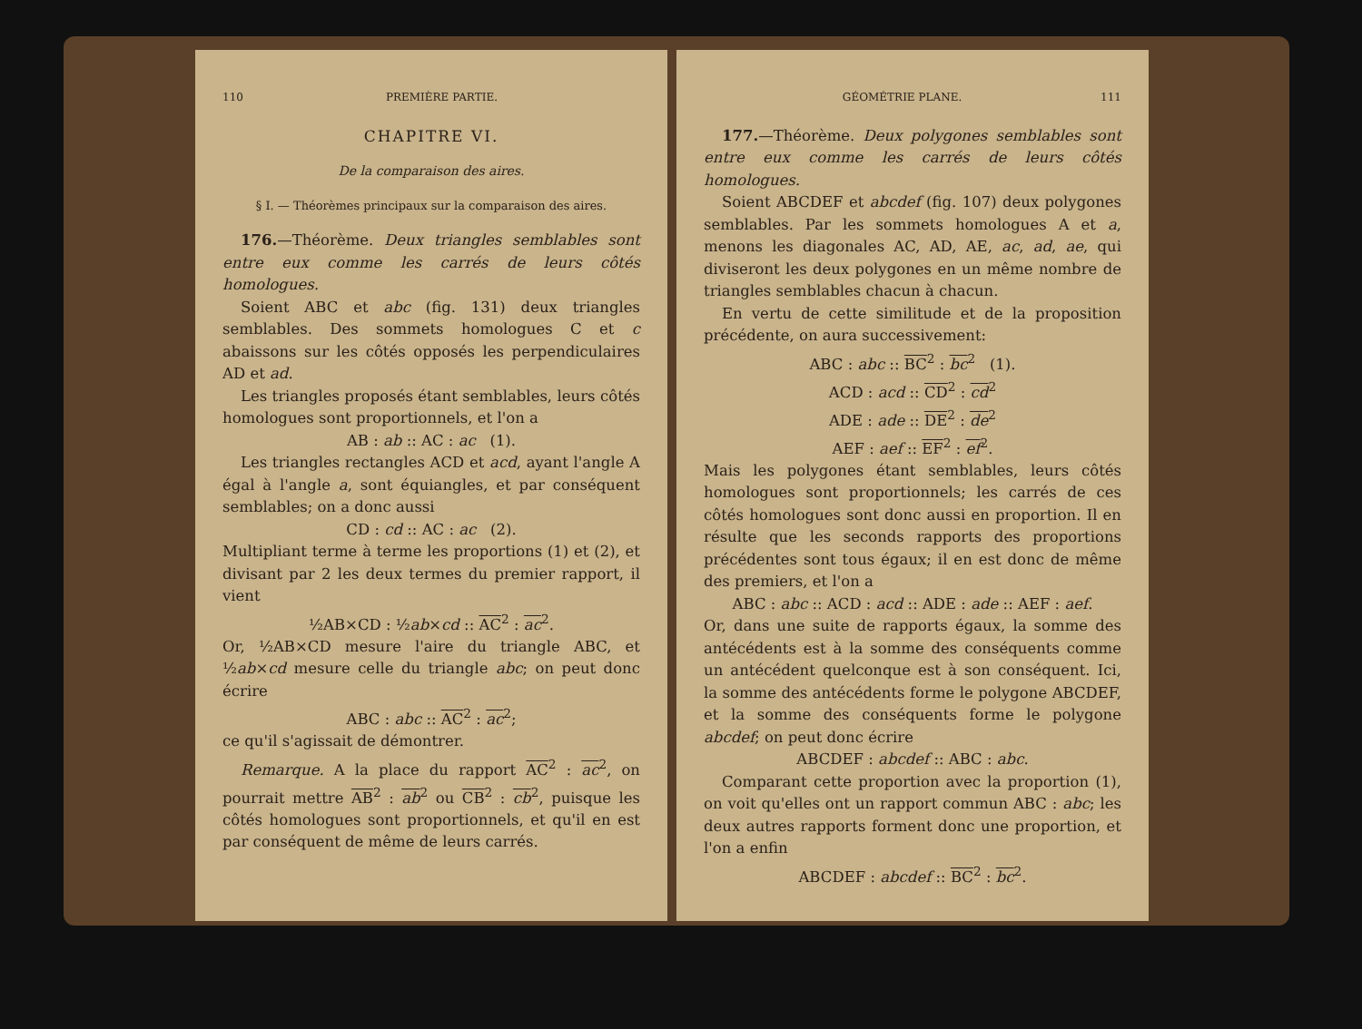110 PREMIÈRE PARTIE.
CHAPITRE VI.
De la comparaison des aires.
§ I. — Théorèmes principaux sur la comparaison des aires.
176.—Théorème. Deux triangles semblables sont entre eux comme les carrés de leurs côtés homologues.
Soient ABC et abc (fig. 131) deux triangles semblables. Des sommets homologues C et c abaissons sur les côtés opposés les perpendiculaires AD et ad.
Les triangles proposés étant semblables, leurs côtés homologues sont proportionnels, et l'on a
AB : ab :: AC : ac (1).
Les triangles rectangles ACD et acd, ayant l'angle A égal à l'angle a, sont équiangles, et par conséquent semblables; on a donc aussi
CD : cd :: AC : ac (2).
Multipliant terme à terme les proportions (1) et (2), et divisant par 2 les deux termes du premier rapport, il vient
½AB×CD : ½ab×cd :: AC<sup>2</sup> : ac<sup>2</sup>.
Or, ½AB×CD mesure l'aire du triangle ABC, et ½ab×cd mesure celle du triangle abc; on peut donc écrire
ABC : abc :: AC<sup>2</sup> : ac<sup>2</sup>;
ce qu'il s'agissait de démontrer.
Remarque. A la place du rapport AC<sup>2</sup> : ac<sup>2</sup>, on pourrait mettre AB<sup>2</sup> : ab<sup>2</sup> ou CB<sup>2</sup> : cb<sup>2</sup>, puisque les côtés homologues sont proportionnels, et qu'il en est par conséquent de même de leurs carrés.
GÉOMÉTRIE PLANE. 111
177.—Théorème. Deux polygones semblables sont entre eux comme les carrés de leurs côtés homologues.
Soient ABCDEF et abcdef (fig. 107) deux polygones semblables. Par les sommets homologues A et a, menons les diagonales AC, AD, AE, ac, ad, ae, qui diviseront les deux polygones en un même nombre de triangles semblables chacun à chacun.
En vertu de cette similitude et de la proposition précédente, on aura successivement:
ABC : abc :: BC<sup>2</sup> : bc<sup>2</sup> (1).
ACD : acd :: CD<sup>2</sup> : cd<sup>2</sup>
ADE : ade :: DE<sup>2</sup> : de<sup>2</sup>
AEF : aef :: EF<sup>2</sup> : ef<sup>2</sup>.
Mais les polygones étant semblables, leurs côtés homologues sont proportionnels; les carrés de ces côtés homologues sont donc aussi en proportion. Il en résulte que les seconds rapports des proportions précédentes sont tous égaux; il en est donc de même des premiers, et l'on a
ABC : abc :: ACD : acd :: ADE : ade :: AEF : aef.
Or, dans une suite de rapports égaux, la somme des antécédents est à la somme des conséquents comme un antécédent quelconque est à son conséquent. Ici, la somme des antécédents forme le polygone ABCDEF, et la somme des conséquents forme le polygone abcdef; on peut donc écrire
ABCDEF : abcdef :: ABC : abc.
Comparant cette proportion avec la proportion (1), on voit qu'elles ont un rapport commun ABC : abc; les deux autres rapports forment donc une proportion, et l'on a enfin
ABCDEF : abcdef :: BC<sup>2</sup> : bc<sup>2</sup>.